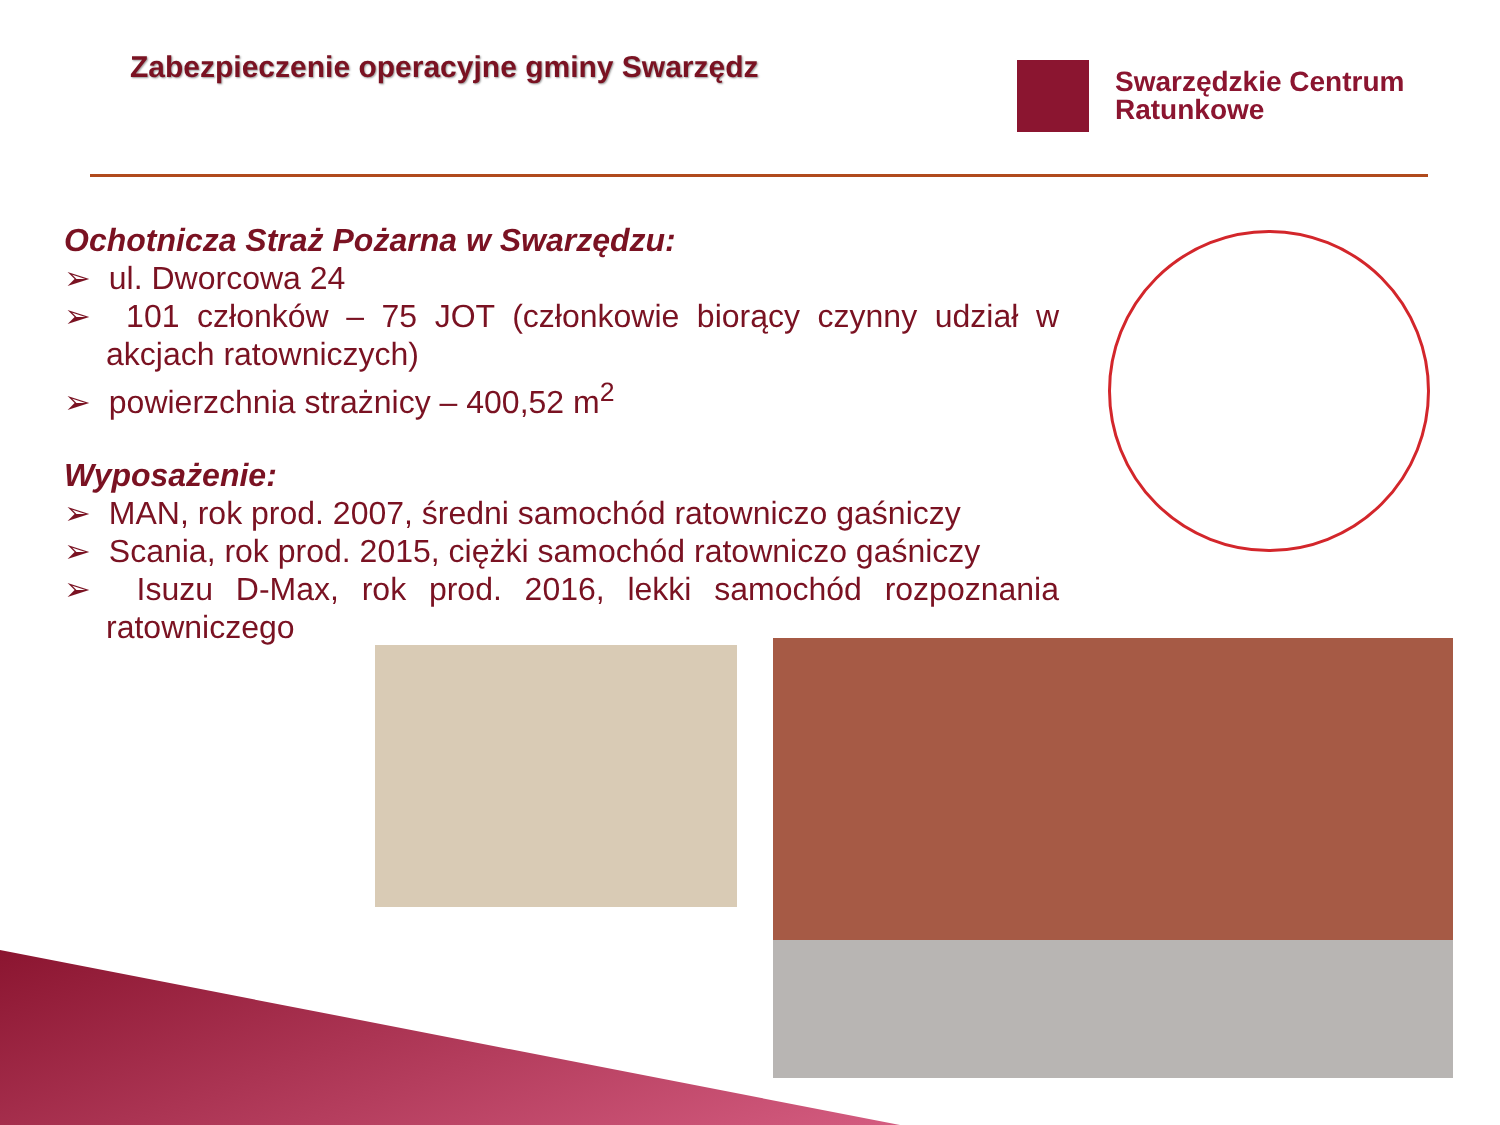Zabezpieczenie operacyjne gminy Swarzędz
Swarzędzkie Centrum
Ratunkowe
Ochotnicza Straż Pożarna w Swarzędzu:
➢ ul. Dworcowa 24
➢ 101 członków – 75 JOT (członkowie biorący czynny udział w akcjach ratowniczych)
➢ powierzchnia strażnicy – 400,52 m<sup>2</sup>
Wyposażenie:
➢ MAN, rok prod. 2007, średni samochód ratowniczo gaśniczy
➢ Scania, rok prod. 2015, ciężki samochód ratowniczo gaśniczy
➢ Isuzu D-Max, rok prod. 2016, lekki samochód rozpoznania ratowniczego